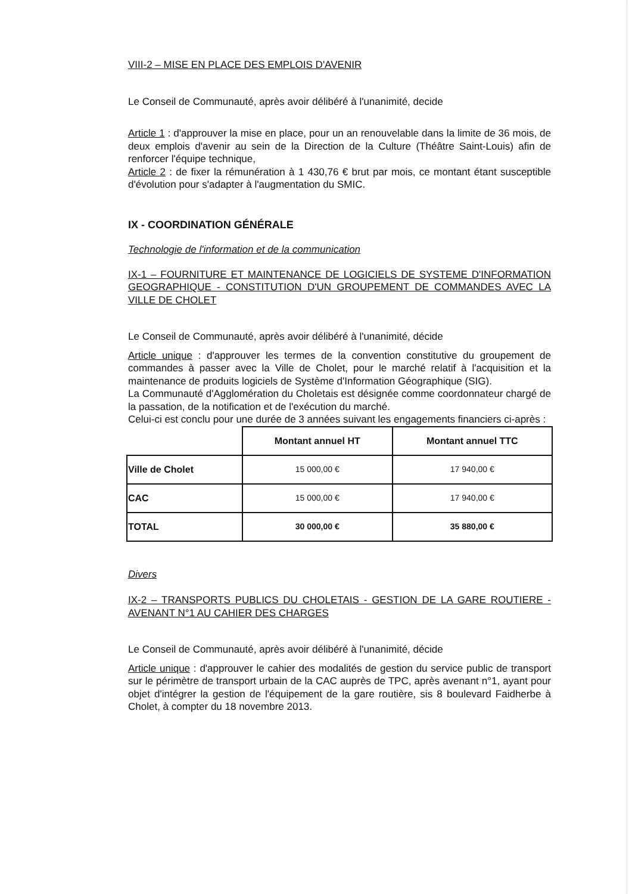VIII-2 – MISE EN PLACE DES EMPLOIS D'AVENIR
Le Conseil de Communauté, après avoir délibéré à l'unanimité, decide
Article 1 : d'approuver la mise en place, pour un an renouvelable dans la limite de 36 mois, de deux emplois d'avenir au sein de la Direction de la Culture (Théâtre Saint-Louis) afin de renforcer l'équipe technique,
Article 2 : de fixer la rémunération à 1 430,76 € brut par mois, ce montant étant susceptible d'évolution pour s'adapter à l'augmentation du SMIC.
IX - COORDINATION GÉNÉRALE
Technologie de l'information et de la communication
IX-1 – FOURNITURE ET MAINTENANCE DE LOGICIELS DE SYSTEME D'INFORMATION GEOGRAPHIQUE - CONSTITUTION D'UN GROUPEMENT DE COMMANDES AVEC LA VILLE DE CHOLET
Le Conseil de Communauté, après avoir délibéré à l'unanimité, décide
Article unique : d'approuver les termes de la convention constitutive du groupement de commandes à passer avec la Ville de Cholet, pour le marché relatif à l'acquisition et la maintenance de produits logiciels de Système d'Information Géographique (SIG).
La Communauté d'Agglomération du Choletais est désignée comme coordonnateur chargé de la passation, de la notification et de l'exécution du marché.
Celui-ci est conclu pour une durée de 3 années suivant les engagements financiers ci-après :
| | Montant annuel HT | Montant annuel TTC |
| --- | --- | --- |
| Ville de Cholet | 15 000,00 € | 17 940,00 € |
| CAC | 15 000,00 € | 17 940,00 € |
| TOTAL | 30 000,00 € | 35 880,00 € |
Divers
IX-2 – TRANSPORTS PUBLICS DU CHOLETAIS - GESTION DE LA GARE ROUTIERE - AVENANT N°1 AU CAHIER DES CHARGES
Le Conseil de Communauté, après avoir délibéré à l'unanimité, décide
Article unique : d'approuver le cahier des modalités de gestion du service public de transport sur le périmètre de transport urbain de la CAC auprès de TPC, après avenant n°1, ayant pour objet d'intégrer la gestion de l'équipement de la gare routière, sis 8 boulevard Faidherbe à Cholet, à compter du 18 novembre 2013.